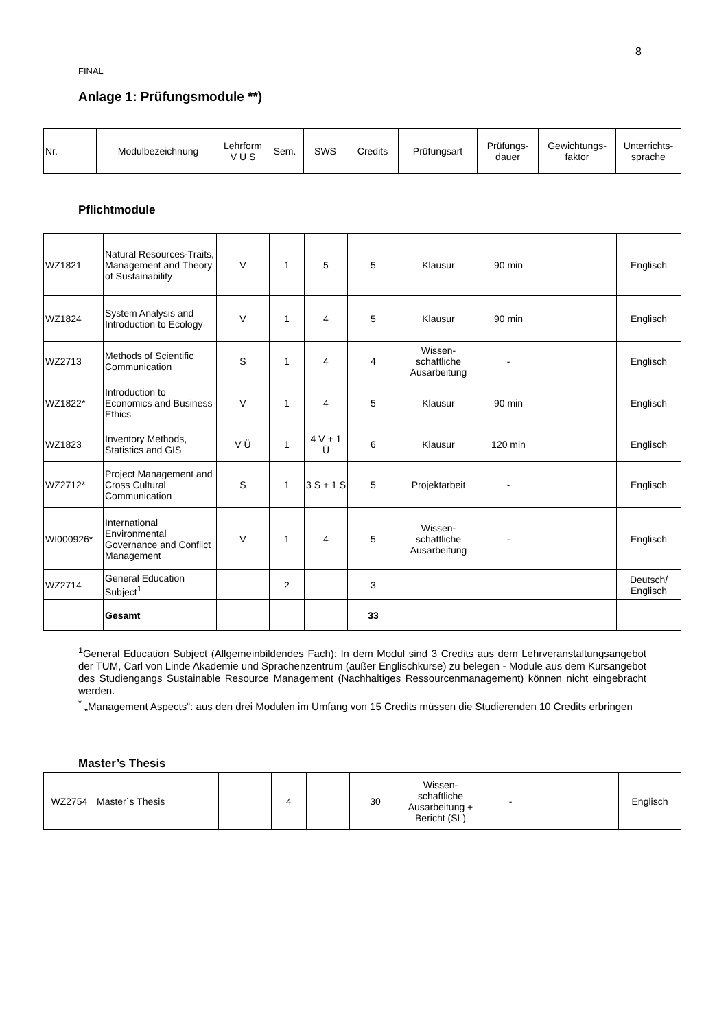8
FINAL
Anlage 1: Prüfungsmodule **)
| Nr. | Modulbezeichnung | Lehrform V Ü S | Sem. | SWS | Credits | Prüfungsart | Prüfungs- dauer | Gewichtungs- faktor | Unterrichts- sprache |
| --- | --- | --- | --- | --- | --- | --- | --- | --- | --- |
Pflichtmodule
| WZ1821 | Natural Resources-Traits, Management and Theory of Sustainability | V | 1 | 5 | 5 | Klausur | 90 min | | Englisch |
| WZ1824 | System Analysis and Introduction to Ecology | V | 1 | 4 | 5 | Klausur | 90 min | | Englisch |
| WZ2713 | Methods of Scientific Communication | S | 1 | 4 | 4 | Wissen- schaftliche Ausarbeitung | - | | Englisch |
| WZ1822* | Introduction to Economics and Business Ethics | V | 1 | 4 | 5 | Klausur | 90 min | | Englisch |
| WZ1823 | Inventory Methods, Statistics and GIS | V Ü | 1 | 4 V + 1 Ü | 6 | Klausur | 120 min | | Englisch |
| WZ2712* | Project Management and Cross Cultural Communication | S | 1 | 3 S + 1 S | 5 | Projektarbeit | - | | Englisch |
| WI000926* | International Environmental Governance and Conflict Management | V | 1 | 4 | 5 | Wissen- schaftliche Ausarbeitung | - | | Englisch |
| WZ2714 | General Education Subject<sup>1</sup> | | 2 | | 3 | | | | Deutsch/ Englisch |
| | Gesamt | | | | 33 | | | | |
<sup>1</sup> General Education Subject (Allgemeinbildendes Fach): In dem Modul sind 3 Credits aus dem Lehrveranstaltungsangebot der TUM, Carl von Linde Akademie und Sprachenzentrum (außer Englischkurse) zu belegen - Module aus dem Kursangebot des Studiengangs Sustainable Resource Management (Nachhaltiges Ressourcenmanagement) können nicht eingebracht werden.
<sup>*</sup> „Management Aspects“: aus den drei Modulen im Umfang von 15 Credits müssen die Studierenden 10 Credits erbringen
Master’s Thesis
| WZ2754 | Master´s Thesis | | 4 | | 30 | Wissen- schaftliche Ausarbeitung + Bericht (SL) | - | | Englisch |